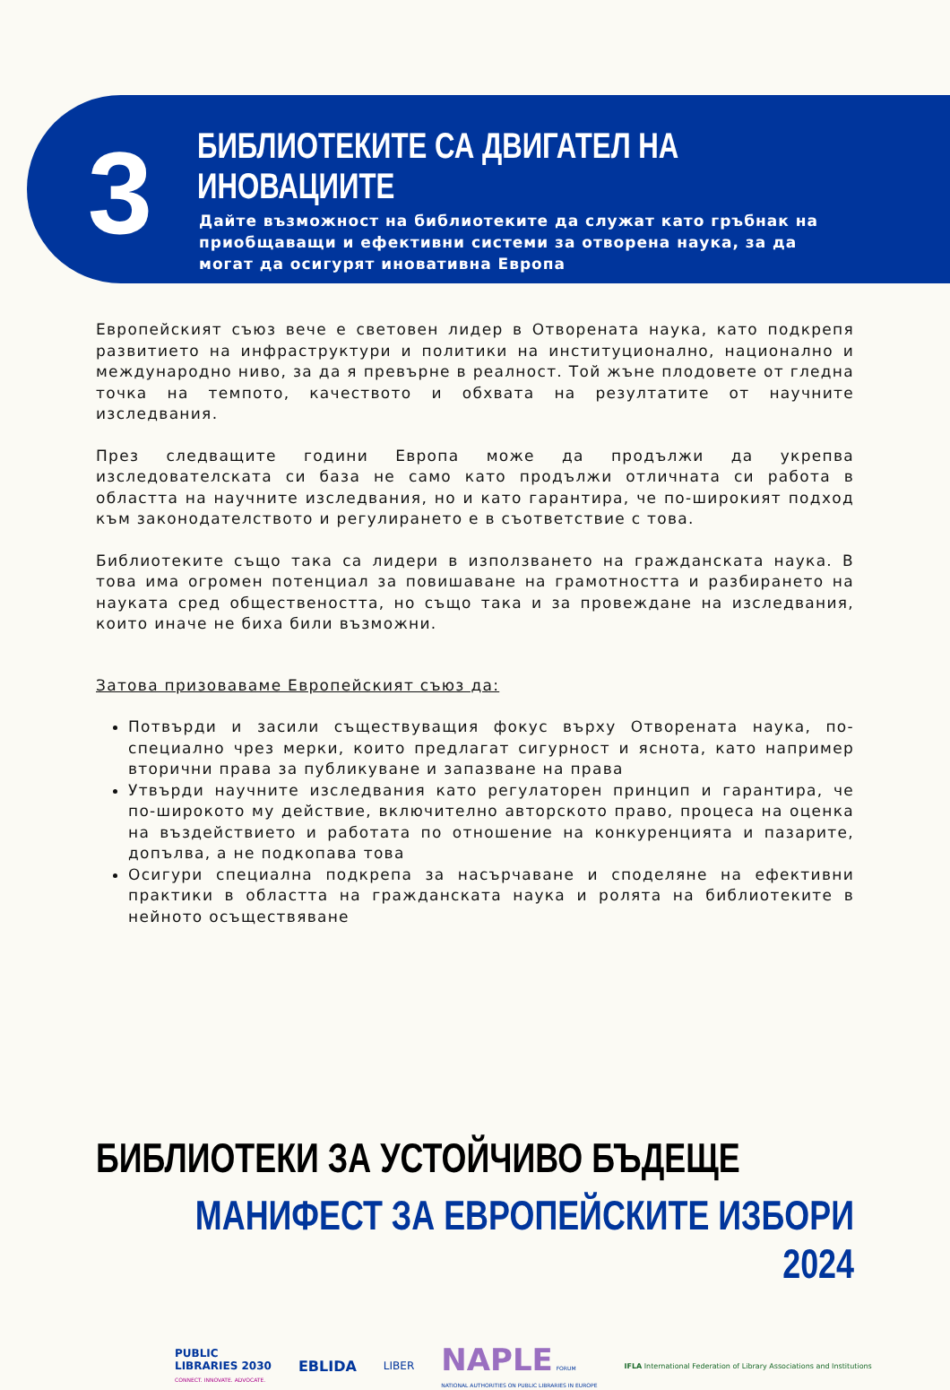3
БИБЛИОТЕКИТЕ СА ДВИГАТЕЛ НА ИНОВАЦИИТЕ
Дайте възможност на библиотеките да служат като гръбнак на приобщаващи и ефективни системи за отворена наука, за да могат да осигурят иновативна Европа
Европейският съюз вече е световен лидер в Отворената наука, като подкрепя развитието на инфраструктури и политики на институционално, национално и международно ниво, за да я превърне в реалност. Той жъне плодовете от гледна точка на темпото, качеството и обхвата на резултатите от научните изследвания.
През следващите години Европа може да продължи да укрепва изследователската си база не само като продължи отличната си работа в областта на научните изследвания, но и като гарантира, че по-широкият подход към законодателството и регулирането е в съответствие с това.
Библиотеките също така са лидери в използването на гражданската наука. В това има огромен потенциал за повишаване на грамотността и разбирането на науката сред обществеността, но също така и за провеждане на изследвания, които иначе не биха били възможни.
Затова призоваваме Европейският съюз да:
Потвърди и засили съществуващия фокус върху Отворената наука, по-специално чрез мерки, които предлагат сигурност и яснота, като например вторични права за публикуване и запазване на права
Утвърди научните изследвания като регулаторен принцип и гарантира, че по-широкото му действие, включително авторското право, процеса на оценка на въздействието и работата по отношение на конкуренцията и пазарите, допълва, а не подкопава това
Осигури специална подкрепа за насърчаване и споделяне на ефективни практики в областта на гражданската наука и ролята на библиотеките в нейното осъществяване
БИБЛИОТЕКИ ЗА УСТОЙЧИВО БЪДЕЩЕ
МАНИФЕСТ ЗА ЕВРОПЕЙСКИТЕ ИЗБОРИ 2024
PUBLIC
LIBRARIES 2030
CONNECT. INNOVATE. ADVOCATE.
EBLIDA
LIBER
NAPLE FORUM
NATIONAL AUTHORITIES ON PUBLIC LIBRARIES IN EUROPE
IFLA International Federation of Library Associations and Institutions